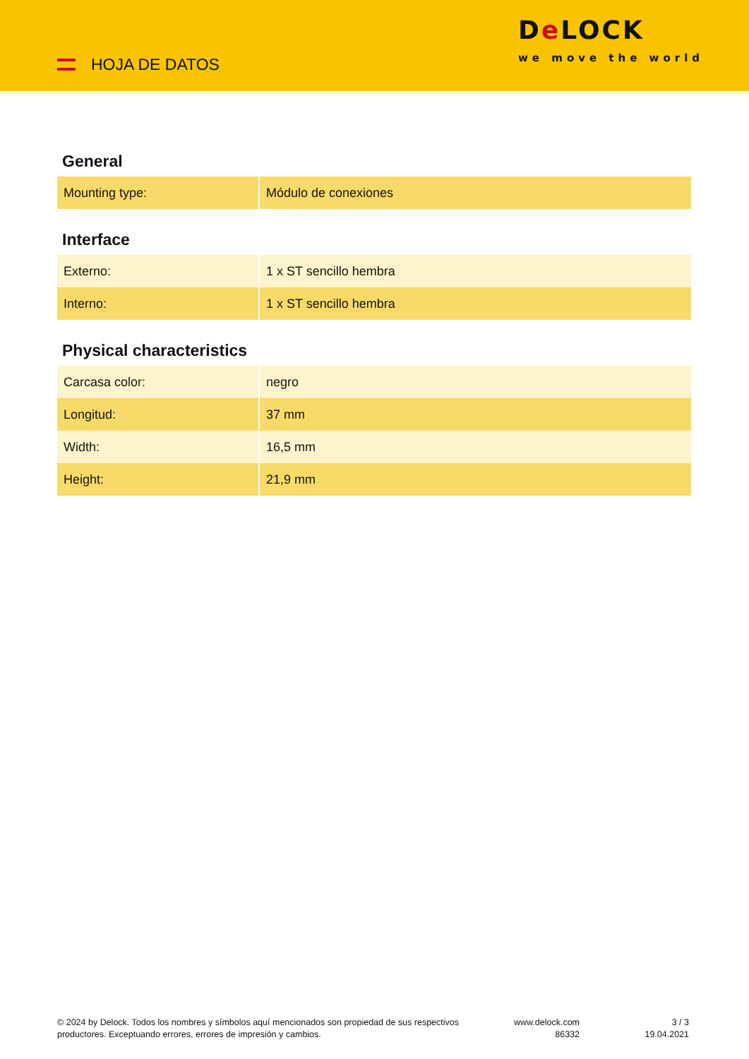HOJA DE DATOS
De LOCK
we move the world
General
| Mounting type: | Módulo de conexiones |
Interface
| Externo: | 1 x ST sencillo hembra |
| Interno: | 1 x ST sencillo hembra |
Physical characteristics
| Carcasa color: | negro |
| Longitud: | 37 mm |
| Width: | 16,5 mm |
| Height: | 21,9 mm |
© 2024 by Delock. Todos los nombres y símbolos aquí mencionados son propiedad de sus respectivos productores. Exceptuando errores, errores de impresión y cambios.
www.delock.com
86332
3 / 3
19.04.2021